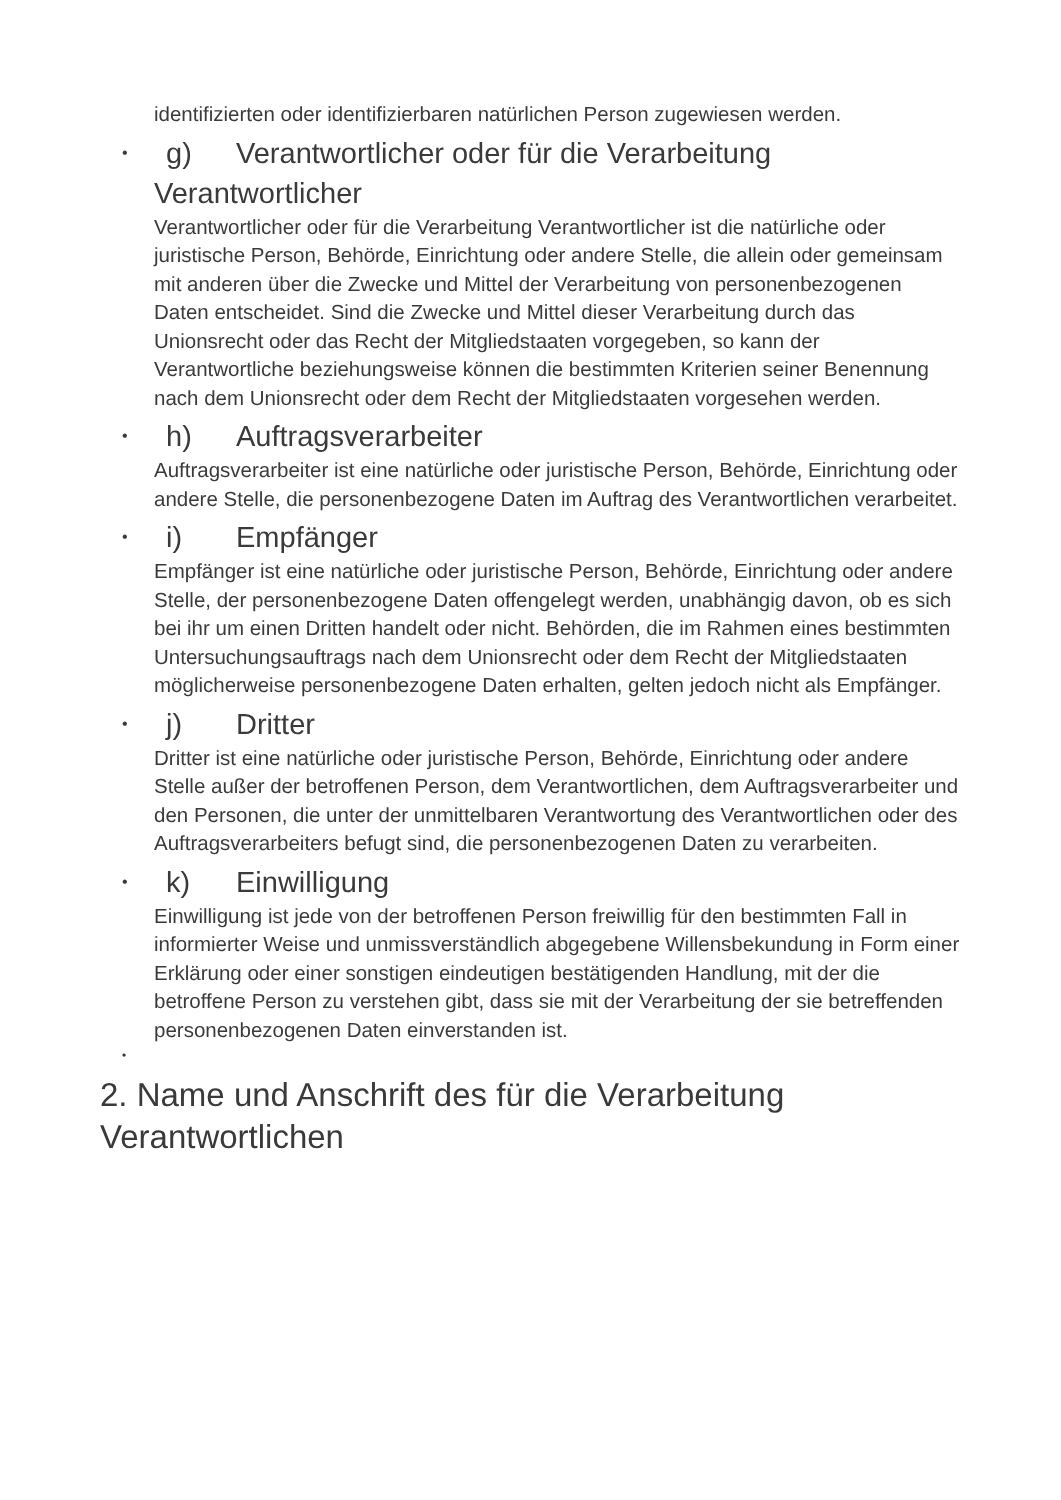identifizierten oder identifizierbaren natürlichen Person zugewiesen werden.
• g) Verantwortlicher oder für die Verarbeitung Verantwortlicher
Verantwortlicher oder für die Verarbeitung Verantwortlicher ist die natürliche oder juristische Person, Behörde, Einrichtung oder andere Stelle, die allein oder gemeinsam mit anderen über die Zwecke und Mittel der Verarbeitung von personenbezogenen Daten entscheidet. Sind die Zwecke und Mittel dieser Verarbeitung durch das Unionsrecht oder das Recht der Mitgliedstaaten vorgegeben, so kann der Verantwortliche beziehungsweise können die bestimmten Kriterien seiner Benennung nach dem Unionsrecht oder dem Recht der Mitgliedstaaten vorgesehen werden.
• h) Auftragsverarbeiter
Auftragsverarbeiter ist eine natürliche oder juristische Person, Behörde, Einrichtung oder andere Stelle, die personenbezogene Daten im Auftrag des Verantwortlichen verarbeitet.
• i) Empfänger
Empfänger ist eine natürliche oder juristische Person, Behörde, Einrichtung oder andere Stelle, der personenbezogene Daten offengelegt werden, unabhängig davon, ob es sich bei ihr um einen Dritten handelt oder nicht. Behörden, die im Rahmen eines bestimmten Untersuchungsauftrags nach dem Unionsrecht oder dem Recht der Mitgliedstaaten möglicherweise personenbezogene Daten erhalten, gelten jedoch nicht als Empfänger.
• j) Dritter
Dritter ist eine natürliche oder juristische Person, Behörde, Einrichtung oder andere Stelle außer der betroffenen Person, dem Verantwortlichen, dem Auftragsverarbeiter und den Personen, die unter der unmittelbaren Verantwortung des Verantwortlichen oder des Auftragsverarbeiters befugt sind, die personenbezogenen Daten zu verarbeiten.
• k) Einwilligung
Einwilligung ist jede von der betroffenen Person freiwillig für den bestimmten Fall in informierter Weise und unmissverständlich abgegebene Willensbekundung in Form einer Erklärung oder einer sonstigen eindeutigen bestätigenden Handlung, mit der die betroffene Person zu verstehen gibt, dass sie mit der Verarbeitung der sie betreffenden personenbezogenen Daten einverstanden ist.
•
2. Name und Anschrift des für die Verarbeitung Verantwortlichen